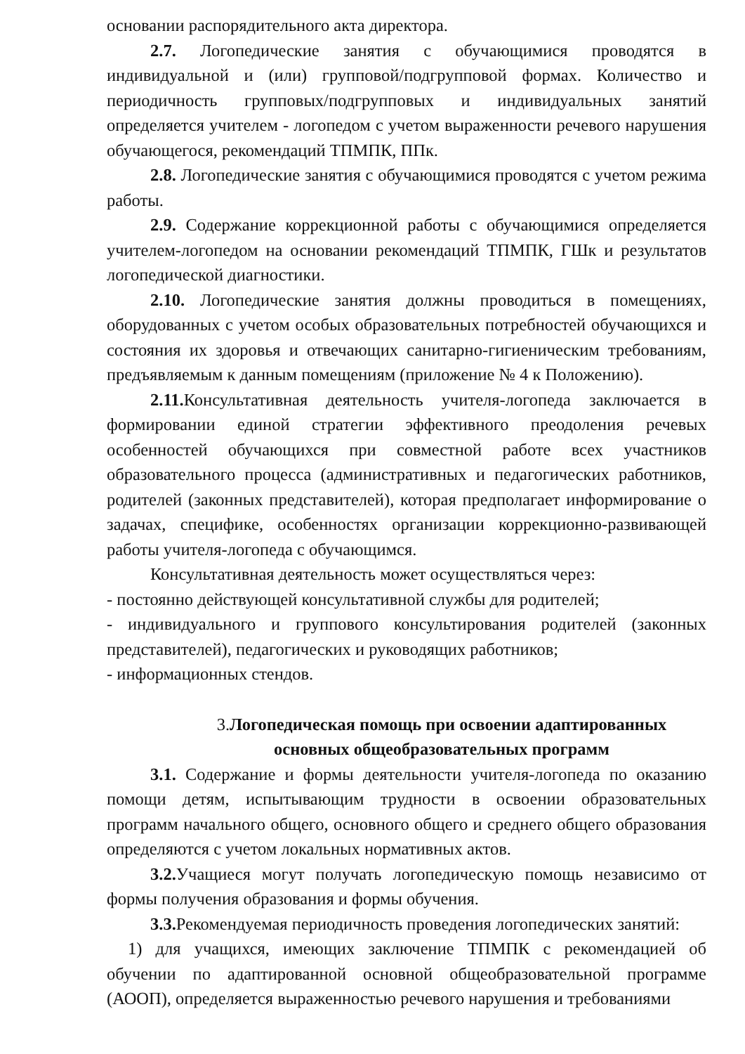основании распорядительного акта директора.
2.7. Логопедические занятия с обучающимися проводятся в индивидуальной и (или) групповой/подгрупповой формах. Количество и периодичность групповых/подгрупповых и индивидуальных занятий определяется учителем - логопедом с учетом выраженности речевого нарушения обучающегося, рекомендаций ТПМПК, ППк.
2.8. Логопедические занятия с обучающимися проводятся с учетом режима работы.
2.9. Содержание коррекционной работы с обучающимися определяется учителем-логопедом на основании рекомендаций ТПМПК, ГШк и результатов логопедической диагностики.
2.10. Логопедические занятия должны проводиться в помещениях, оборудованных с учетом особых образовательных потребностей обучающихся и состояния их здоровья и отвечающих санитарно-гигиеническим требованиям, предъявляемым к данным помещениям (приложение № 4 к Положению).
2.11. Консультативная деятельность учителя-логопеда заключается в формировании единой стратегии эффективного преодоления речевых особенностей обучающихся при совместной работе всех участников образовательного процесса (административных и педагогических работников, родителей (законных представителей), которая предполагает информирование о задачах, специфике, особенностях организации коррекционно-развивающей работы учителя-логопеда с обучающимся.
Консультативная деятельность может осуществляться через:
- постоянно действующей консультативной службы для родителей;
- индивидуального и группового консультирования родителей (законных представителей), педагогических и руководящих работников;
- информационных стендов.
3.Логопедическая помощь при освоении адаптированных основных общеобразовательных программ
3.1. Содержание и формы деятельности учителя-логопеда по оказанию помощи детям, испытывающим трудности в освоении образовательных программ начального общего, основного общего и среднего общего образования определяются с учетом локальных нормативных актов.
3.2. Учащиеся могут получать логопедическую помощь независимо от формы получения образования и формы обучения.
3.3. Рекомендуемая периодичность проведения логопедических занятий:
1) для учащихся, имеющих заключение ТПМПК с рекомендацией об обучении по адаптированной основной общеобразовательной программе (АООП), определяется выраженностью речевого нарушения и требованиями